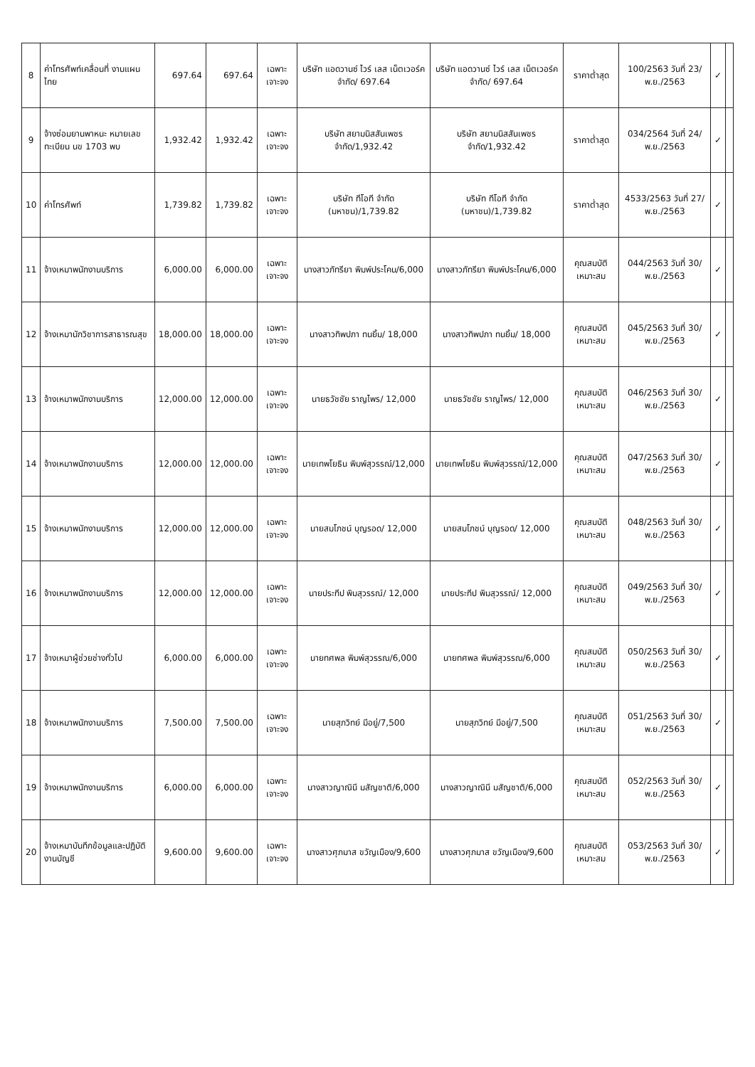| 8 | ค่าโทรศัพท์เคลื่อนที่ งานแผนไทย | 697.64 | 697.64 | เฉพาะเจาะจง | บริษัท แอดวานซ์ ไวร์ เลส เน็ตเวอร์ค จำกัด/ 697.64 | บริษัท แอดวานซ์ ไวร์ เลส เน็ตเวอร์ค จำกัด/ 697.64 | ราคาต่ำสุด | 100/2563 วันที่ 23/พ.ย./2563 | ✓ | |
| 9 | จ้างซ่อมยานพาหนะ หมายเลขทะเบียน นข 1703 พบ | 1,932.42 | 1,932.42 | เฉพาะเจาะจง | บริษัท สยามนิสสันเพชร จำกัด/1,932.42 | บริษัท สยามนิสสันเพชร จำกัด/1,932.42 | ราคาต่ำสุด | 034/2564 วันที่ 24/พ.ย./2563 | ✓ | |
| 10 | ค่าโทรศัพท์ | 1,739.82 | 1,739.82 | เฉพาะเจาะจง | บริษัท ทีโอที จำกัด (มหาชน)/1,739.82 | บริษัท ทีโอที จำกัด (มหาชน)/1,739.82 | ราคาต่ำสุด | 4533/2563 วันที่ 27/พ.ย./2563 | ✓ | |
| 11 | จ้างเหมาพนักงานบริการ | 6,000.00 | 6,000.00 | เฉพาะเจาะจง | นางสาวภัทรียา พิมพ์ประโคน/6,000 | นางสาวภัทรียา พิมพ์ประโคน/6,000 | คุณสมบัติเหมาะสม | 044/2563 วันที่ 30/พ.ย./2563 | ✓ | |
| 12 | จ้างเหมานักวิชาการสาธารณสุข | 18,000.00 | 18,000.00 | เฉพาะเจาะจง | นางสาวทิพปภา ทนยิ้ม/ 18,000 | นางสาวทิพปภา ทนยิ้ม/ 18,000 | คุณสมบัติเหมาะสม | 045/2563 วันที่ 30/พ.ย./2563 | ✓ | |
| 13 | จ้างเหมาพนักงานบริการ | 12,000.00 | 12,000.00 | เฉพาะเจาะจง | นายธวัชชัย ราญไพร/ 12,000 | นายธวัชชัย ราญไพร/ 12,000 | คุณสมบัติเหมาะสม | 046/2563 วันที่ 30/พ.ย./2563 | ✓ | |
| 14 | จ้างเหมาพนักงานบริการ | 12,000.00 | 12,000.00 | เฉพาะเจาะจง | นายเทพโยธิน พิมพ์สุวรรณ์/12,000 | นายเทพโยธิน พิมพ์สุวรรณ์/12,000 | คุณสมบัติเหมาะสม | 047/2563 วันที่ 30/พ.ย./2563 | ✓ | |
| 15 | จ้างเหมาพนักงานบริการ | 12,000.00 | 12,000.00 | เฉพาะเจาะจง | นายสมโภชน์ บุญรอด/ 12,000 | นายสมโภชน์ บุญรอด/ 12,000 | คุณสมบัติเหมาะสม | 048/2563 วันที่ 30/พ.ย./2563 | ✓ | |
| 16 | จ้างเหมาพนักงานบริการ | 12,000.00 | 12,000.00 | เฉพาะเจาะจง | นายประทีป พิมสุวรรณ์/ 12,000 | นายประทีป พิมสุวรรณ์/ 12,000 | คุณสมบัติเหมาะสม | 049/2563 วันที่ 30/พ.ย./2563 | ✓ | |
| 17 | จ้างเหมาผู้ช่วยช่างทั่วไป | 6,000.00 | 6,000.00 | เฉพาะเจาะจง | นายทศพล พิมพ์สุวรรณ/6,000 | นายทศพล พิมพ์สุวรรณ/6,000 | คุณสมบัติเหมาะสม | 050/2563 วันที่ 30/พ.ย./2563 | ✓ | |
| 18 | จ้างเหมาพนักงานบริการ | 7,500.00 | 7,500.00 | เฉพาะเจาะจง | นายสุภวิทย์ มีอยู่/7,500 | นายสุภวิทย์ มีอยู่/7,500 | คุณสมบัติเหมาะสม | 051/2563 วันที่ 30/พ.ย./2563 | ✓ | |
| 19 | จ้างเหมาพนักงานบริการ | 6,000.00 | 6,000.00 | เฉพาะเจาะจง | นางสาวญาณินี มสัญชาติ/6,000 | นางสาวญาณินี มสัญชาติ/6,000 | คุณสมบัติเหมาะสม | 052/2563 วันที่ 30/พ.ย./2563 | ✓ | |
| 20 | จ้างเหมาบันทึกข้อมูลและปฏิบัติงานบัญชี | 9,600.00 | 9,600.00 | เฉพาะเจาะจง | นางสาวศุภมาส ขวัญเมือง/9,600 | นางสาวศุภมาส ขวัญเมือง/9,600 | คุณสมบัติเหมาะสม | 053/2563 วันที่ 30/พ.ย./2563 | ✓ | |